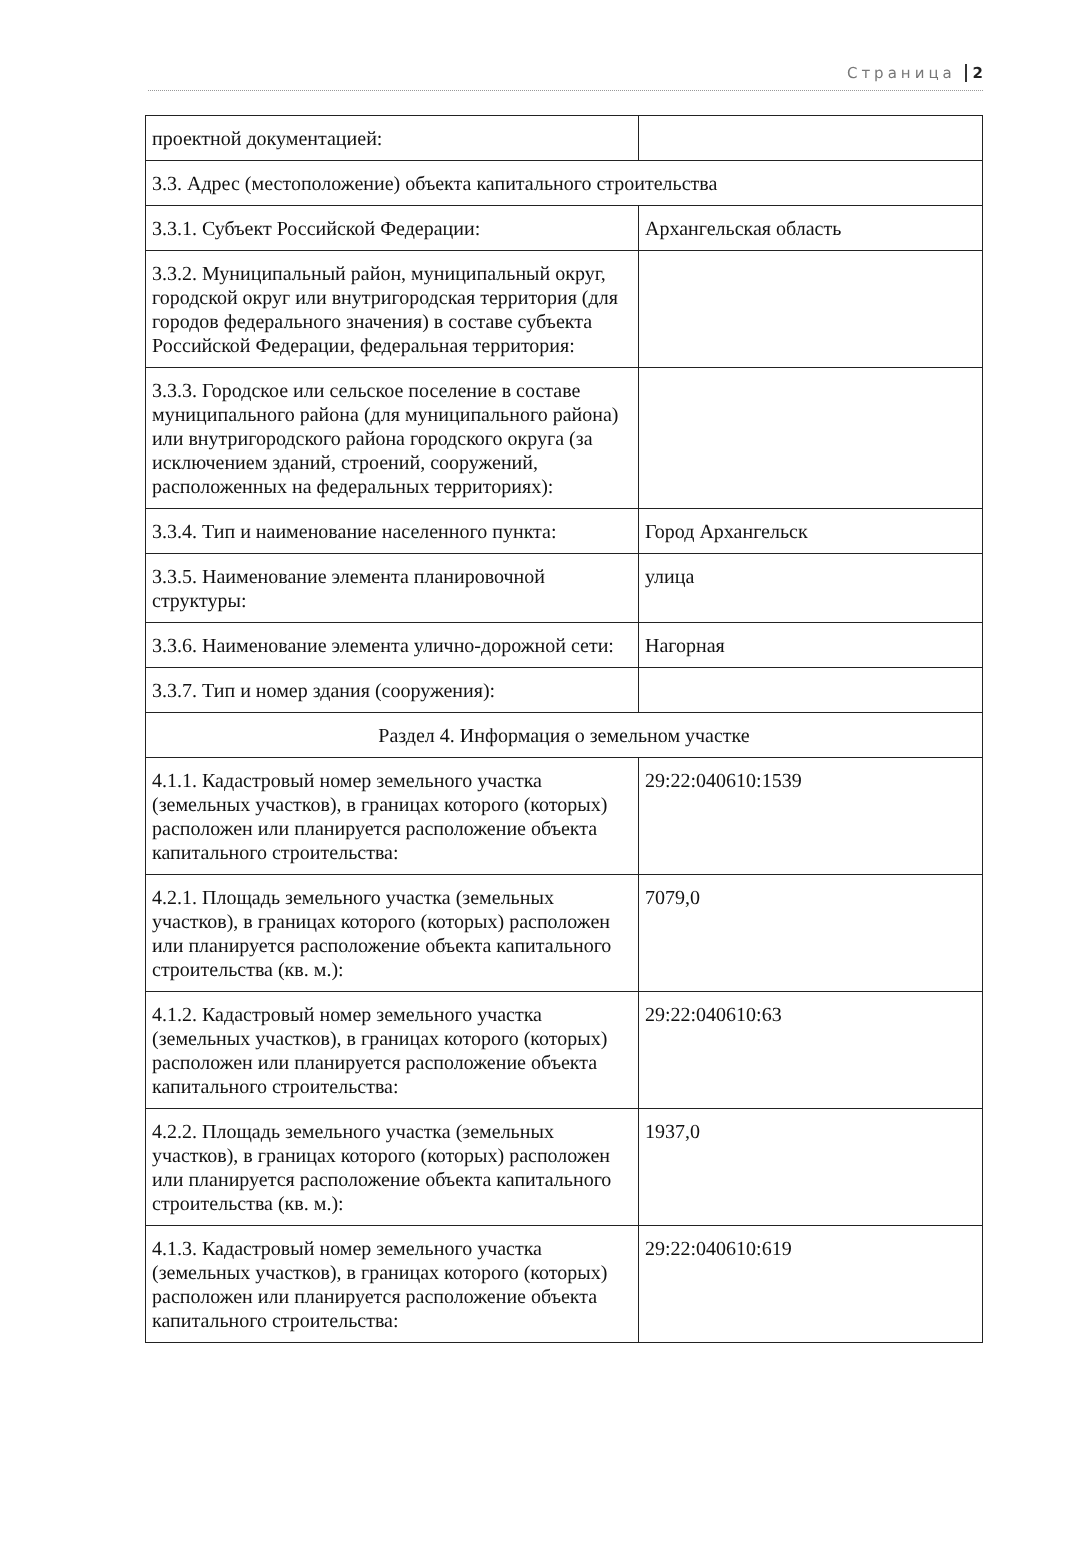Страница 2
| проектной документацией: | |
| 3.3. Адрес (местоположение) объекта капитального строительства | |
| 3.3.1. Субъект Российской Федерации: | Архангельская область |
| 3.3.2. Муниципальный район, муниципальный округ, городской округ или внутригородская территория (для городов федерального значения) в составе субъекта Российской Федерации, федеральная территория: | |
| 3.3.3. Городское или сельское поселение в составе муниципального района (для муниципального района) или внутригородского района городского округа (за исключением зданий, строений, сооружений, расположенных на федеральных территориях): | |
| 3.3.4. Тип и наименование населенного пункта: | Город Архангельск |
| 3.3.5. Наименование элемента планировочной структуры: | улица |
| 3.3.6. Наименование элемента улично-дорожной сети: | Нагорная |
| 3.3.7. Тип и номер здания (сооружения): | |
| Раздел 4. Информация о земельном участке | |
| 4.1.1. Кадастровый номер земельного участка (земельных участков), в границах которого (которых) расположен или планируется расположение объекта капитального строительства: | 29:22:040610:1539 |
| 4.2.1. Площадь земельного участка (земельных участков), в границах которого (которых) расположен или планируется расположение объекта капитального строительства (кв. м.): | 7079,0 |
| 4.1.2. Кадастровый номер земельного участка (земельных участков), в границах которого (которых) расположен или планируется расположение объекта капитального строительства: | 29:22:040610:63 |
| 4.2.2. Площадь земельного участка (земельных участков), в границах которого (которых) расположен или планируется расположение объекта капитального строительства (кв. м.): | 1937,0 |
| 4.1.3. Кадастровый номер земельного участка (земельных участков), в границах которого (которых) расположен или планируется расположение объекта капитального строительства: | 29:22:040610:619 |